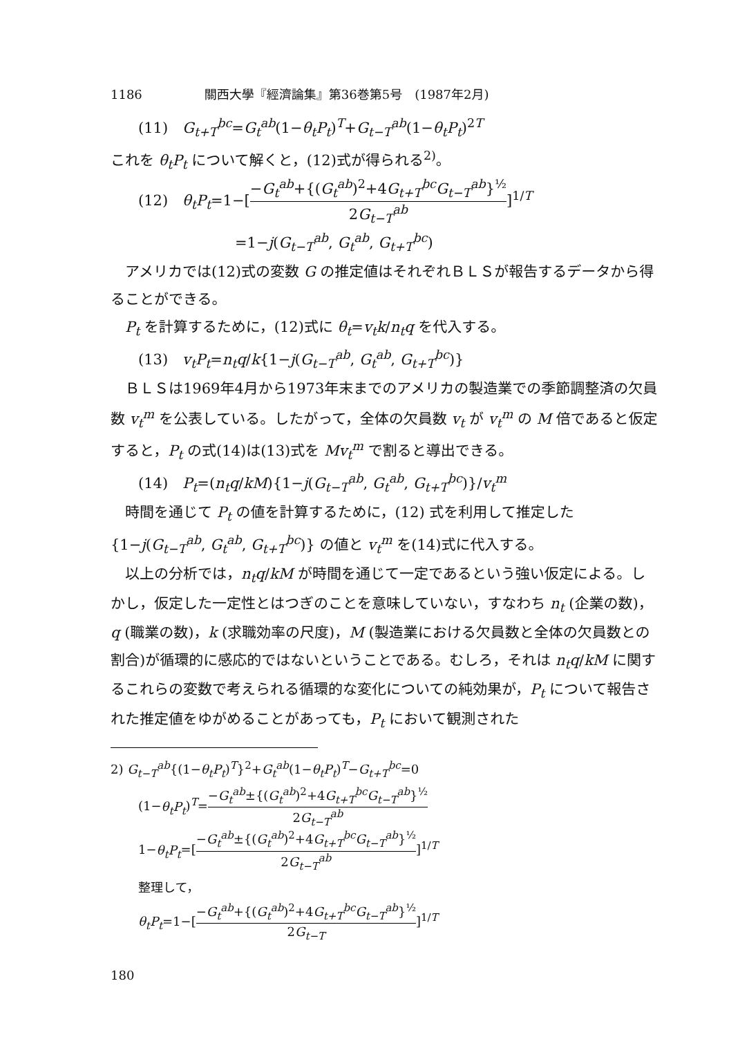1186 關西大學『經濟論集』第36巻第5号　(1987年2月)
(11)　G<sub>t+T</sub><sup>bc</sup>=G<sub>t</sub><sup>ab</sup>(1−θ<sub>t</sub>P<sub>t</sub>)<sup>T</sup>+G<sub>t−T</sub><sup>ab</sup>(1−θ<sub>t</sub>P<sub>t</sub>)<sup>2T</sup>
これを θ<sub>t</sub>P<sub>t</sub> について解くと，(12)式が得られる<sup>2)</sup>。
(12)　θ<sub>t</sub>P<sub>t</sub>=1−[−G<sub>t</sub><sup>ab</sup>+{(G<sub>t</sub><sup>ab</sup>)<sup>2</sup>+4G<sub>t+T</sub><sup>bc</sup>G<sub>t−T</sub><sup>ab</sup>}<sup>½</sup> 2G<sub>t−T</sub><sup>ab</sup>]<sup>1/T</sup>
=1−j(G<sub>t−T</sub><sup>ab</sup>, G<sub>t</sub><sup>ab</sup>, G<sub>t+T</sub><sup>bc</sup>)
アメリカでは(12)式の変数 G の推定値はそれぞれＢＬＳが報告するデータから得ることができる。
P<sub>t</sub> を計算するために，(12)式に θ<sub>t</sub>=v<sub>t</sub>k/n<sub>t</sub>q を代入する。
(13)　v<sub>t</sub>P<sub>t</sub>=n<sub>t</sub>q/k{1−j(G<sub>t−T</sub><sup>ab</sup>, G<sub>t</sub><sup>ab</sup>, G<sub>t+T</sub><sup>bc</sup>)}
ＢＬＳは1969年4月から1973年末までのアメリカの製造業での季節調整済の欠員数 v<sub>t</sub><sup>m</sup> を公表している。したがって，全体の欠員数 v<sub>t</sub> が v<sub>t</sub><sup>m</sup> の M 倍であると仮定すると，P<sub>t</sub> の式(14)は(13)式を Mv<sub>t</sub><sup>m</sup> で割ると導出できる。
(14)　P<sub>t</sub>=(n<sub>t</sub>q/kM){1−j(G<sub>t−T</sub><sup>ab</sup>, G<sub>t</sub><sup>ab</sup>, G<sub>t+T</sub><sup>bc</sup>)}/v<sub>t</sub><sup>m</sup>
時間を通じて P<sub>t</sub> の値を計算するために，(12) 式を利用して推定した {1−j(G<sub>t−T</sub><sup>ab</sup>, G<sub>t</sub><sup>ab</sup>, G<sub>t+T</sub><sup>bc</sup>)} の値と v<sub>t</sub><sup>m</sup> を(14)式に代入する。
以上の分析では，n<sub>t</sub>q/kM が時間を通じて一定であるという強い仮定による。しかし，仮定した一定性とはつぎのことを意味していない，すなわち n<sub>t</sub> (企業の数)，q (職業の数)，k (求職効率の尺度)，M (製造業における欠員数と全体の欠員数との割合)が循環的に感応的ではないということである。むしろ，それは n<sub>t</sub>q/kM に関するこれらの変数で考えられる循環的な変化についての純効果が，P<sub>t</sub> について報告された推定値をゆがめることがあっても，P<sub>t</sub> において観測された
2) G<sub>t−T</sub><sup>ab</sup>{(1−θ<sub>t</sub>P<sub>t</sub>)<sup>T</sup>}<sup>2</sup>+G<sub>t</sub><sup>ab</sup>(1−θ<sub>t</sub>P<sub>t</sub>)<sup>T</sup>−G<sub>t+T</sub><sup>bc</sup>=0
(1−θ<sub>t</sub>P<sub>t</sub>)<sup>T</sup>=−G<sub>t</sub><sup>ab</sup>±{(G<sub>t</sub><sup>ab</sup>)<sup>2</sup>+4G<sub>t+T</sub><sup>bc</sup>G<sub>t−T</sub><sup>ab</sup>}<sup>½</sup> 2G<sub>t−T</sub><sup>ab</sup>
1−θ<sub>t</sub>P<sub>t</sub>=[−G<sub>t</sub><sup>ab</sup>±{(G<sub>t</sub><sup>ab</sup>)<sup>2</sup>+4G<sub>t+T</sub><sup>bc</sup>G<sub>t−T</sub><sup>ab</sup>}<sup>½</sup> 2G<sub>t−T</sub><sup>ab</sup>]<sup>1/T</sup>
整理して，
θ<sub>t</sub>P<sub>t</sub>=1−[−G<sub>t</sub><sup>ab</sup>+{(G<sub>t</sub><sup>ab</sup>)<sup>2</sup>+4G<sub>t+T</sub><sup>bc</sup>G<sub>t−T</sub><sup>ab</sup>}<sup>½</sup> 2G<sub>t−T</sub>]<sup>1/T</sup>
180